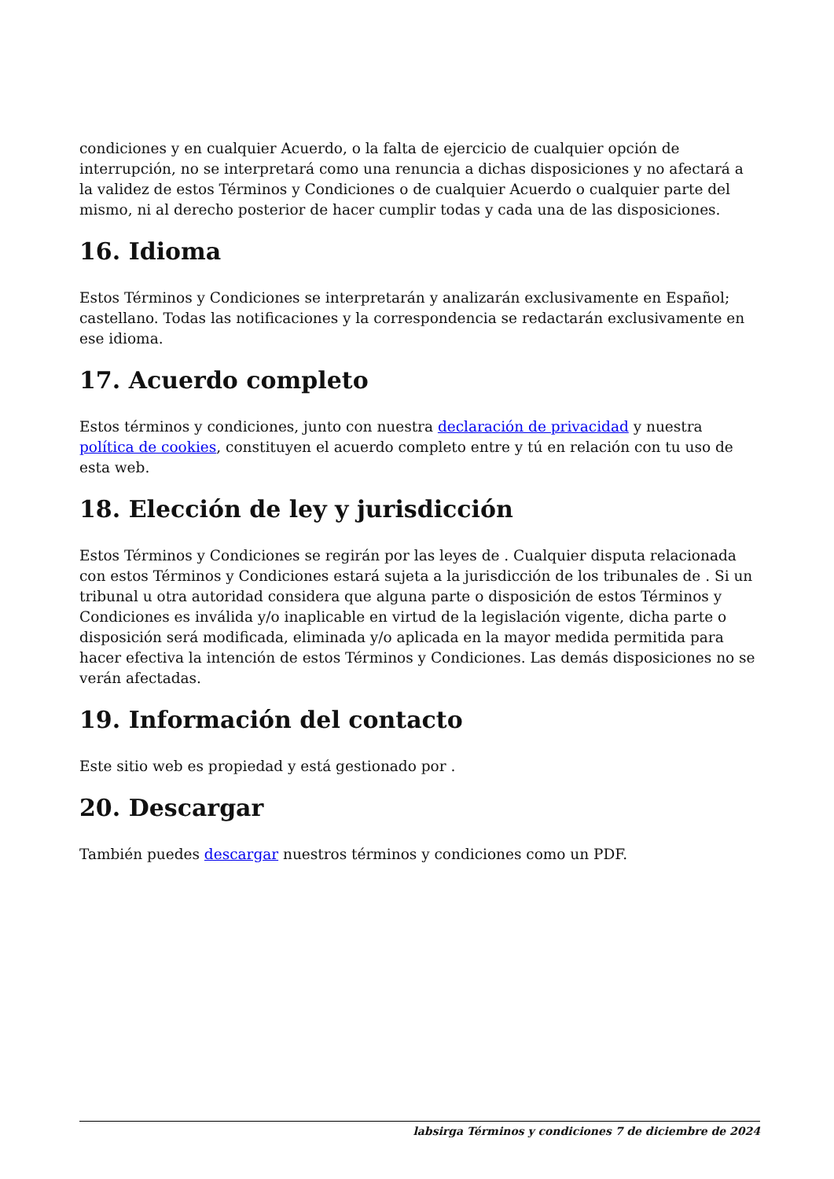condiciones y en cualquier Acuerdo, o la falta de ejercicio de cualquier opción de interrupción, no se interpretará como una renuncia a dichas disposiciones y no afectará a la validez de estos Términos y Condiciones o de cualquier Acuerdo o cualquier parte del mismo, ni al derecho posterior de hacer cumplir todas y cada una de las disposiciones.
16. Idioma
Estos Términos y Condiciones se interpretarán y analizarán exclusivamente en Español; castellano. Todas las notificaciones y la correspondencia se redactarán exclusivamente en ese idioma.
17. Acuerdo completo
Estos términos y condiciones, junto con nuestra declaración de privacidad y nuestra política de cookies, constituyen el acuerdo completo entre y tú en relación con tu uso de esta web.
18. Elección de ley y jurisdicción
Estos Términos y Condiciones se regirán por las leyes de . Cualquier disputa relacionada con estos Términos y Condiciones estará sujeta a la jurisdicción de los tribunales de . Si un tribunal u otra autoridad considera que alguna parte o disposición de estos Términos y Condiciones es inválida y/o inaplicable en virtud de la legislación vigente, dicha parte o disposición será modificada, eliminada y/o aplicada en la mayor medida permitida para hacer efectiva la intención de estos Términos y Condiciones. Las demás disposiciones no se verán afectadas.
19. Información del contacto
Este sitio web es propiedad y está gestionado por .
20. Descargar
También puedes descargar nuestros términos y condiciones como un PDF.
labsirga Términos y condiciones 7 de diciembre de 2024